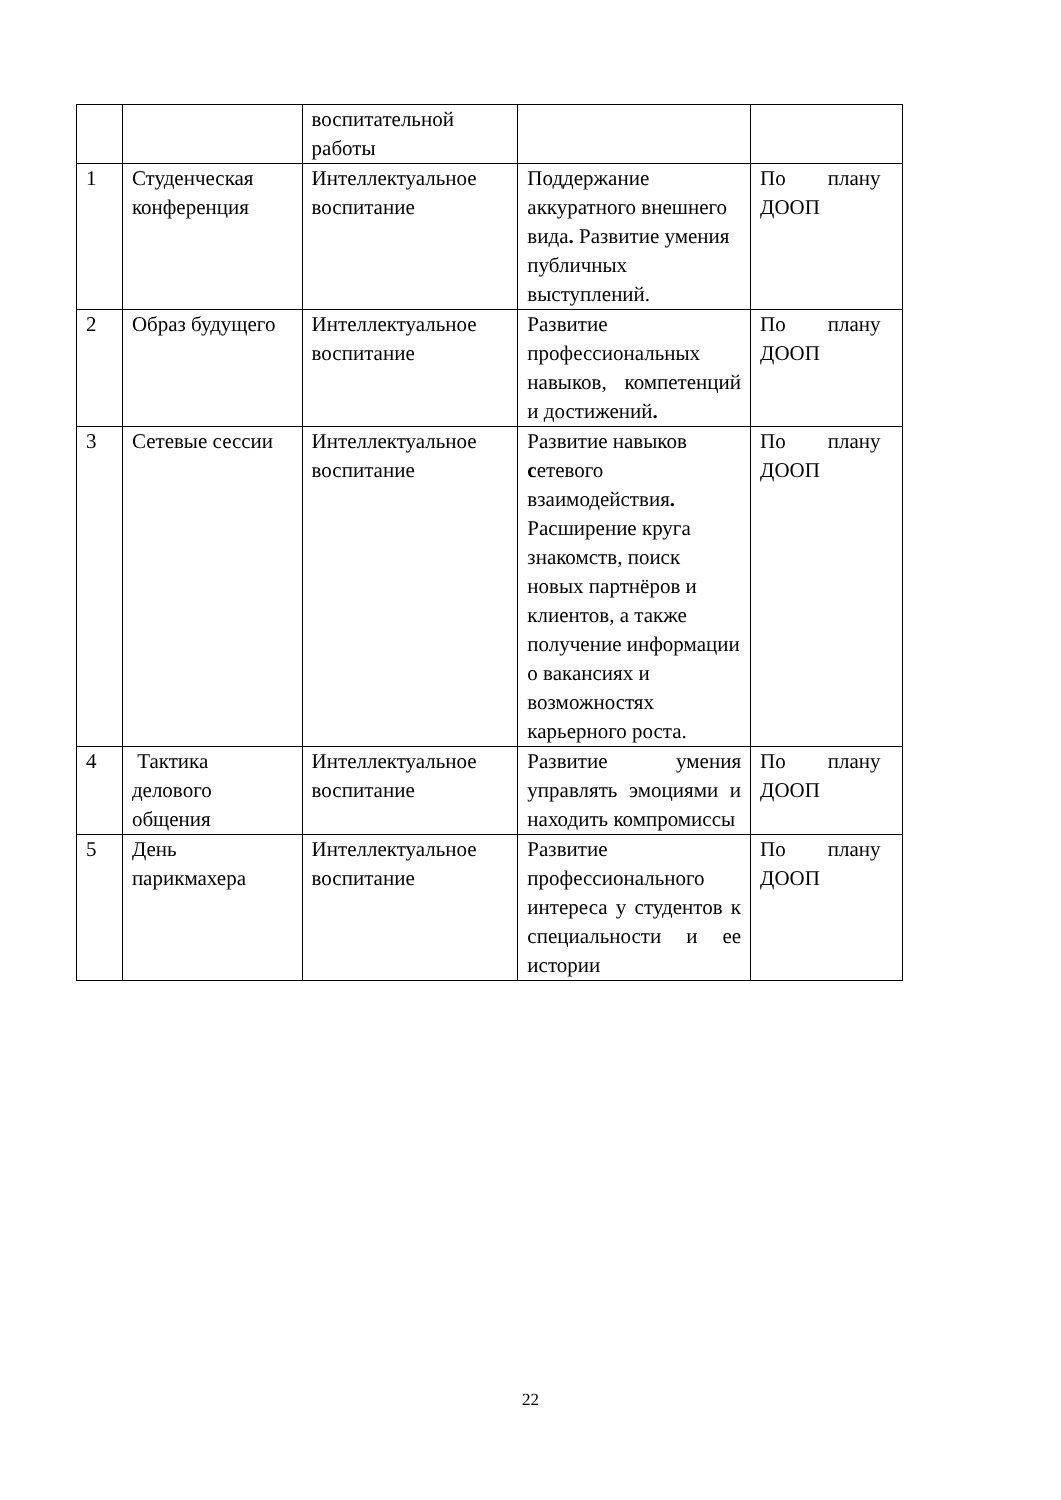| | | воспитательной работы | | |
| 1 | Студенческая конференция | Интеллектуальное воспитание | Поддержание аккуратного внешнего вида . Развитие умения публичных выступлений. | По плану ДООП |
| 2 | Образ будущего | Интеллектуальное воспитание | Развитие профессиональных навыков, компетенций и достижений . | По плану ДООП |
| 3 | Сетевые сессии | Интеллектуальное воспитание | Развитие навыков с етевого взаимодействия . Расширение круга знакомств, поиск новых партнёров и клиентов, а также получение информации о вакансиях и возможностях карьерного роста. | По плану ДООП |
| 4 | Тактика делового общения | Интеллектуальное воспитание | Развитие умения управлять эмоциями и находить компромиссы | По плану ДООП |
| 5 | День парикмахера | Интеллектуальное воспитание | Развитие профессионального интереса у студентов к специальности и ее истории | По плану ДООП |
22